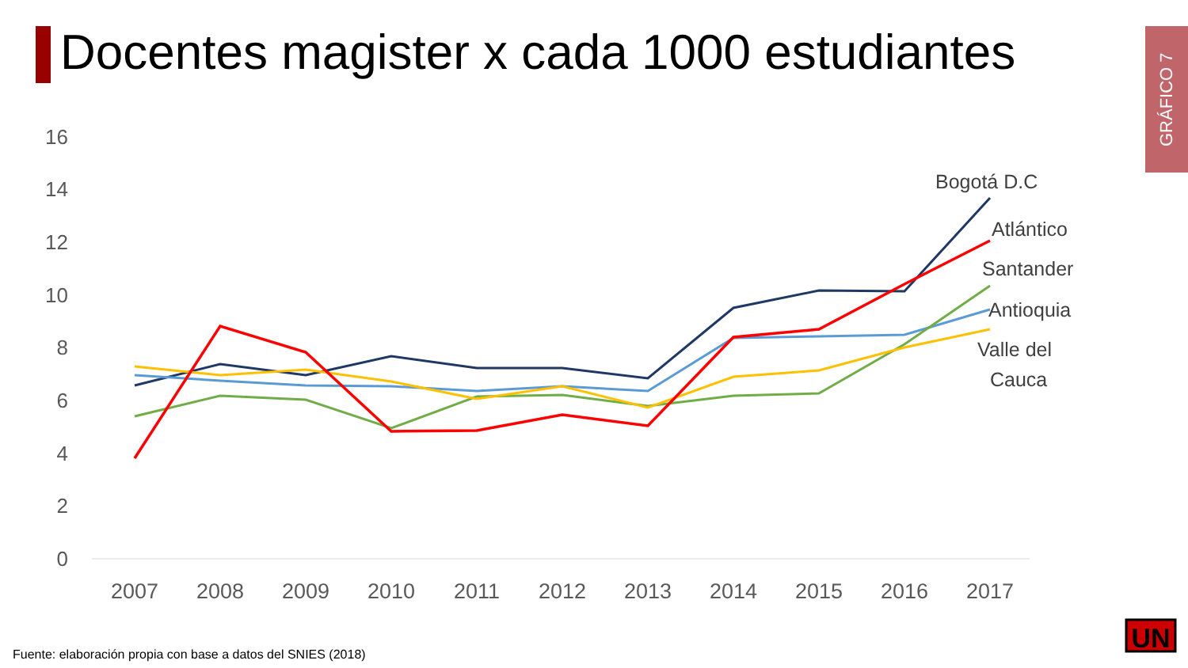Docentes magister x cada 1000 estudiantes
GRÁFICO 7
16
14
12
10
8
6
4
2
0
2007
2008
2009
2010
2011
2012
2013
2014
2015
2016
2017
Bogotá D.C
Atlántico
Santander
Antioquia
Valle del
Cauca
UN
Fuente: elaboración propia con base a datos del SNIES (2018)